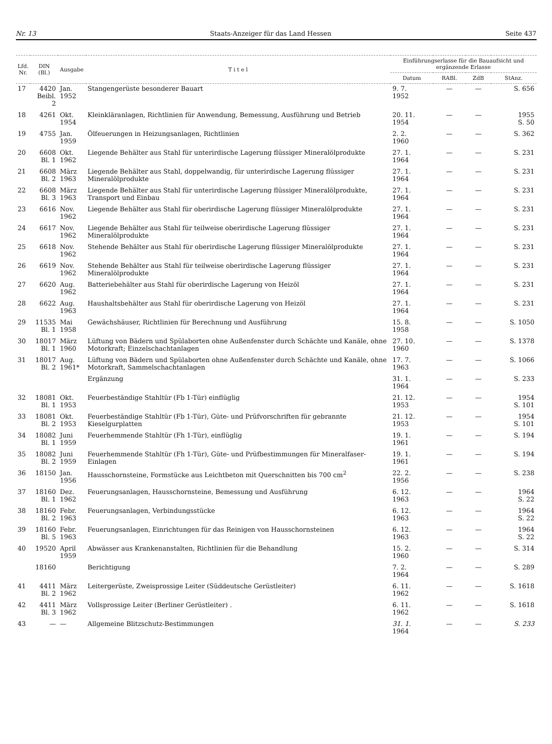Nr. 13 Staats-Anzeiger für das Land Hessen Seite 437
| Lfd. Nr. | DIN (Bl.) | Ausgabe | T i t e l | Einführungserlasse für die Bauaufsicht und ergänzende Erlasse | | | |
| --- | --- | --- | --- | --- | --- | --- | --- |
| | | | | Datum | RABl. | ZdB | StAnz. |
| 17 | 4420 Beibl. 2 | Jan. 1952 | Stangengerüste besonderer Bauart | 9. 7. 1952 | — | — | S. 656 |
| 18 | 4261 | Okt. 1954 | Kleinkläranlagen, Richtlinien für Anwendung, Bemessung, Ausführung und Betrieb | 20. 11. 1954 | — | — | 1955 S. 50 |
| 19 | 4755 | Jan. 1959 | Ölfeuerungen in Heizungsanlagen, Richtlinien | 2. 2. 1960 | — | — | S. 362 |
| 20 | 6608 Bl. 1 | Okt. 1962 | Liegende Behälter aus Stahl für unterirdische Lagerung flüssiger Mineralölprodukte | 27. 1. 1964 | — | — | S. 231 |
| 21 | 6608 Bl. 2 | März 1963 | Liegende Behälter aus Stahl, doppelwandig, für unterirdische Lagerung flüssiger Mineralölprodukte | 27. 1. 1964 | — | — | S. 231 |
| 22 | 6608 Bl. 3 | März 1963 | Liegende Behälter aus Stahl für unterirdische Lagerung flüssiger Mineralölprodukte, Transport und Einbau | 27. 1. 1964 | — | — | S. 231 |
| 23 | 6616 | Nov. 1962 | Liegende Behälter aus Stahl für oberirdische Lagerung flüssiger Mineralölprodukte | 27. 1. 1964 | — | — | S. 231 |
| 24 | 6617 | Nov. 1962 | Liegende Behälter aus Stahl für teilweise oberirdische Lagerung flüssiger Mineralölprodukte | 27. 1. 1964 | — | — | S. 231 |
| 25 | 6618 | Nov. 1962 | Stehende Behälter aus Stahl für oberirdische Lagerung flüssiger Mineralölprodukte | 27. 1. 1964 | — | — | S. 231 |
| 26 | 6619 | Nov. 1962 | Stehende Behälter aus Stahl für teilweise oberirdische Lagerung flüssiger Mineralölprodukte | 27. 1. 1964 | — | — | S. 231 |
| 27 | 6620 | Aug. 1962 | Batteriebehälter aus Stahl für oberirdische Lagerung von Heizöl | 27. 1. 1964 | — | — | S. 231 |
| 28 | 6622 | Aug. 1963 | Haushaltsbehälter aus Stahl für oberirdische Lagerung von Heizöl | 27. 1. 1964 | — | — | S. 231 |
| 29 | 11535 Bl. 1 | Mai 1958 | Gewächshäuser, Richtlinien für Berechnung und Ausführung | 15. 8. 1958 | — | — | S. 1050 |
| 30 | 18017 Bl. 1 | März 1960 | Lüftung von Bädern und Spülaborten ohne Außenfenster durch Schächte und Kanäle, ohne Motorkraft; Einzelschachtanlagen | 27. 10. 1960 | — | — | S. 1378 |
| 31 | 18017 Bl. 2 | Aug. 1961* | Lüftung von Bädern und Spülaborten ohne Außenfenster durch Schächte und Kanäle, ohne Motorkraft, Sammelschachtanlagen | 17. 7. 1963 | — | — | S. 1066 |
| | | | Ergänzung | 31. 1. 1964 | — | — | S. 233 |
| 32 | 18081 Bl. 1 | Okt. 1953 | Feuerbeständige Stahltür (Fb 1-Tür) einflüglig | 21. 12. 1953 | — | — | 1954 S. 101 |
| 33 | 18081 Bl. 2 | Okt. 1953 | Feuerbeständige Stahltür (Fb 1-Tür), Güte- und Prüfvorschriften für gebrannte Kieselgurplatten | 21. 12. 1953 | — | — | 1954 S. 101 |
| 34 | 18082 Bl. 1 | Juni 1959 | Feuerhemmende Stahltür (Fh 1-Tür), einflüglig | 19. 1. 1961 | — | — | S. 194 |
| 35 | 18082 Bl. 2 | Juni 1959 | Feuerhemmende Stahltür (Fh 1-Tür), Güte- und Prüfbestimmungen für Mineralfaser-Einlagen | 19. 1. 1961 | — | — | S. 194 |
| 36 | 18150 | Jan. 1956 | Hausschornsteine, Formstücke aus Leichtbeton mit Querschnitten bis 700 cm<sup>2</sup> | 22. 2. 1956 | — | — | S. 238 |
| 37 | 18160 Bl. 1 | Dez. 1962 | Feuerungsanlagen, Hausschornsteine, Bemessung und Ausführung | 6. 12. 1963 | — | — | 1964 S. 22 |
| 38 | 18160 Bl. 2 | Febr. 1963 | Feuerungsanlagen, Verbindungsstücke | 6. 12. 1963 | — | — | 1964 S. 22 |
| 39 | 18160 Bl. 5 | Febr. 1963 | Feuerungsanlagen, Einrichtungen für das Reinigen von Hausschornsteinen | 6. 12. 1963 | — | — | 1964 S. 22 |
| 40 | 19520 | April 1959 | Abwässer aus Krankenanstalten, Richtlinien für die Behandlung | 15. 2. 1960 | — | — | S. 314 |
| | 18160 | | Berichtigung | 7. 2. 1964 | — | — | S. 289 |
| 41 | 4411 Bl. 2 | März 1962 | Leitergerüste, Zweisprossige Leiter (Süddeutsche Gerüstleiter) | 6. 11. 1962 | — | — | S. 1618 |
| 42 | 4411 Bl. 3 | März 1962 | Vollsprossige Leiter (Berliner Gerüstleiter) . | 6. 11. 1962 | — | — | S. 1618 |
| 43 | — | — | Allgemeine Blitzschutz-Bestimmungen | 31. 1. 1964 | — | — | S. 233 |